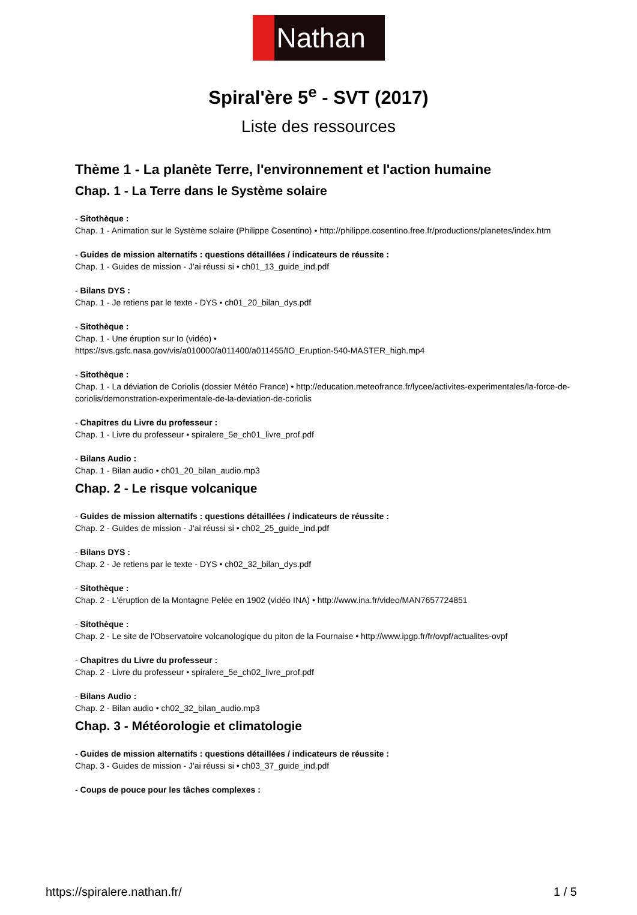Nathan
Spiral'ère 5<sup>e</sup> - SVT (2017)
Liste des ressources
Thème 1 - La planète Terre, l'environnement et l'action humaine
Chap. 1 - La Terre dans le Système solaire
- Sitothèque :
Chap. 1 - Animation sur le Système solaire (Philippe Cosentino) • http://philippe.cosentino.free.fr/productions/planetes/index.htm
- Guides de mission alternatifs : questions détaillées / indicateurs de réussite :
Chap. 1 - Guides de mission - J'ai réussi si • ch01_13_guide_ind.pdf
- Bilans DYS :
Chap. 1 - Je retiens par le texte - DYS • ch01_20_bilan_dys.pdf
- Sitothèque :
Chap. 1 - Une éruption sur Io (vidéo) •
https://svs.gsfc.nasa.gov/vis/a010000/a011400/a011455/IO_Eruption-540-MASTER_high.mp4
- Sitothèque :
Chap. 1 - La déviation de Coriolis (dossier Météo France) • http://education.meteofrance.fr/lycee/activites-experimentales/la-force-de-coriolis/demonstration-experimentale-de-la-deviation-de-coriolis
- Chapitres du Livre du professeur :
Chap. 1 - Livre du professeur • spiralere_5e_ch01_livre_prof.pdf
- Bilans Audio :
Chap. 1 - Bilan audio • ch01_20_bilan_audio.mp3
Chap. 2 - Le risque volcanique
- Guides de mission alternatifs : questions détaillées / indicateurs de réussite :
Chap. 2 - Guides de mission - J'ai réussi si • ch02_25_guide_ind.pdf
- Bilans DYS :
Chap. 2 - Je retiens par le texte - DYS • ch02_32_bilan_dys.pdf
- Sitothèque :
Chap. 2 - L'éruption de la Montagne Pelée en 1902 (vidéo INA) • http://www.ina.fr/video/MAN7657724851
- Sitothèque :
Chap. 2 - Le site de l'Observatoire volcanologique du piton de la Fournaise • http://www.ipgp.fr/fr/ovpf/actualites-ovpf
- Chapitres du Livre du professeur :
Chap. 2 - Livre du professeur • spiralere_5e_ch02_livre_prof.pdf
- Bilans Audio :
Chap. 2 - Bilan audio • ch02_32_bilan_audio.mp3
Chap. 3 - Météorologie et climatologie
- Guides de mission alternatifs : questions détaillées / indicateurs de réussite :
Chap. 3 - Guides de mission - J'ai réussi si • ch03_37_guide_ind.pdf
- Coups de pouce pour les tâches complexes :
https://spiralere.nathan.fr/ 1 / 5